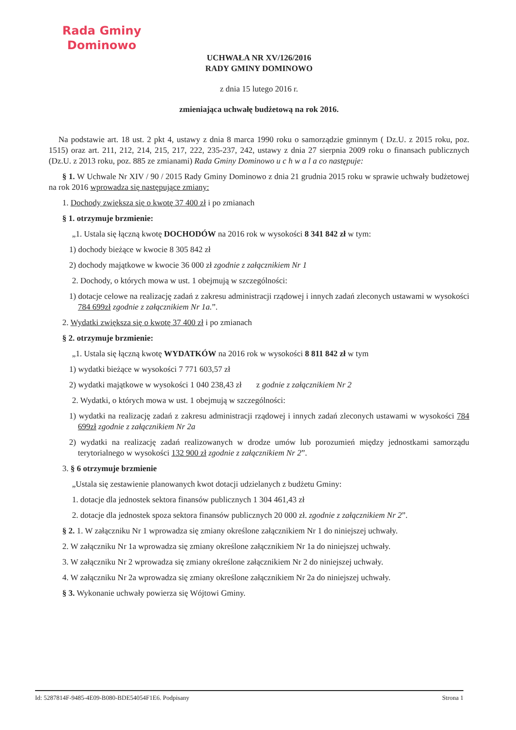Rada Gminy
Dominowo
UCHWAŁA NR XV/126/2016
RADY GMINY DOMINOWO
z dnia 15 lutego 2016 r.
zmieniająca uchwałę budżetową na rok 2016.
Na podstawie art. 18 ust. 2 pkt 4, ustawy z dnia 8 marca 1990 roku o samorządzie gminnym ( Dz.U. z 2015 roku, poz. 1515) oraz art. 211, 212, 214, 215, 217, 222, 235-237, 242, ustawy z dnia 27 sierpnia 2009 roku o finansach publicznych (Dz.U. z 2013 roku, poz. 885 ze zmianami) Rada Gminy Dominowo u c h w a l a co następuje:
§ 1. W Uchwale Nr XIV / 90 / 2015 Rady Gminy Dominowo z dnia 21 grudnia 2015 roku w sprawie uchwały budżetowej na rok 2016 wprowadza się następujące zmiany:
1. Dochody zwiększa się o kwotę 37 400 zł i po zmianach
§ 1. otrzymuje brzmienie:
„1. Ustala się łączną kwotę DOCHODÓW na 2016 rok w wysokości 8 341 842 zł w tym:
1) dochody bieżące w kwocie 8 305 842 zł
2) dochody majątkowe w kwocie 36 000 zł zgodnie z załącznikiem Nr 1
2. Dochody, o których mowa w ust. 1 obejmują w szczególności:
1) dotacje celowe na realizację zadań z zakresu administracji rządowej i innych zadań zleconych ustawami w wysokości 784 699zł zgodnie z załącznikiem Nr 1a.”.
2. Wydatki zwiększa się o kwotę 37 400 zł i po zmianach
§ 2. otrzymuje brzmienie:
„1. Ustala się łączną kwotę WYDATKÓW na 2016 rok w wysokości 8 811 842 zł w tym
1) wydatki bieżące w wysokości 7 771 603,57 zł
2) wydatki majątkowe w wysokości 1 040 238,43 zł z godnie z załącznikiem Nr 2
2. Wydatki, o których mowa w ust. 1 obejmują w szczególności:
1) wydatki na realizację zadań z zakresu administracji rządowej i innych zadań zleconych ustawami w wysokości 784 699zł zgodnie z załącznikiem Nr 2a
2) wydatki na realizację zadań realizowanych w drodze umów lub porozumień między jednostkami samorządu terytorialnego w wysokości 132 900 zł zgodnie z załącznikiem Nr 2”.
3. § 6 otrzymuje brzmienie
„Ustala się zestawienie planowanych kwot dotacji udzielanych z budżetu Gminy:
1. dotacje dla jednostek sektora finansów publicznych 1 304 461,43 zł
2. dotacje dla jednostek spoza sektora finansów publicznych 20 000 zł. zgodnie z załącznikiem Nr 2”.
§ 2. 1. W załączniku Nr 1 wprowadza się zmiany określone załącznikiem Nr 1 do niniejszej uchwały.
2. W załączniku Nr 1a wprowadza się zmiany określone załącznikiem Nr 1a do niniejszej uchwały.
3. W załączniku Nr 2 wprowadza się zmiany określone załącznikiem Nr 2 do niniejszej uchwały.
4. W załączniku Nr 2a wprowadza się zmiany określone załącznikiem Nr 2a do niniejszej uchwały.
§ 3. Wykonanie uchwały powierza się Wójtowi Gminy.
Id: 5287814F-9485-4E09-B080-BDE54054F1E6. Podpisany Strona 1